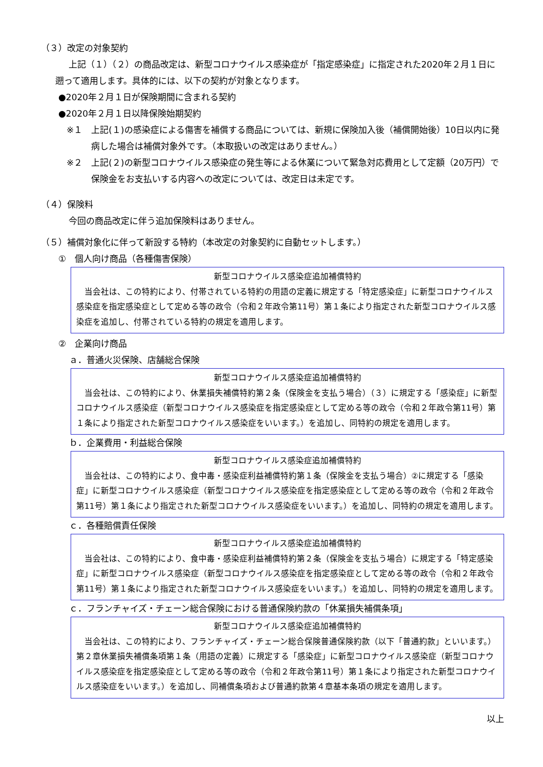（３）改定の対象契約
上記（１）（２）の商品改定は、新型コロナウイルス感染症が「指定感染症」に指定された2020年２月１日に遡って適用します。具体的には、以下の契約が対象となります。
●2020年２月１日が保険期間に含まれる契約
●2020年２月１日以降保険始期契約
※１　上記(１)の感染症による傷害を補償する商品については、新規に保険加入後（補償開始後）10日以内に発病した場合は補償対象外です。（本取扱いの改定はありません。）
※２　上記(２)の新型コロナウイルス感染症の発生等による休業について緊急対応費用として定額（20万円）で保険金をお支払いする内容への改定については、改定日は未定です。
（４）保険料
今回の商品改定に伴う追加保険料はありません。
（５）補償対象化に伴って新設する特約（本改定の対象契約に自動セットします。）
①　個人向け商品（各種傷害保険）
新型コロナウイルス感染症追加補償特約
当会社は、この特約により、付帯されている特約の用語の定義に規定する「特定感染症」に新型コロナウイルス感染症を指定感染症として定める等の政令（令和２年政令第11号）第１条により指定された新型コロナウイルス感染症を追加し、付帯されている特約の規定を適用します。
②　企業向け商品
ａ．普通火災保険、店舗総合保険
新型コロナウイルス感染症追加補償特約
当会社は、この特約により、休業損失補償特約第２条（保険金を支払う場合）（３）に規定する「感染症」に新型コロナウイルス感染症（新型コロナウイルス感染症を指定感染症として定める等の政令（令和２年政令第11号）第１条により指定された新型コロナウイルス感染症をいいます。）を追加し、同特約の規定を適用します。
ｂ．企業費用・利益総合保険
新型コロナウイルス感染症追加補償特約
当会社は、この特約により、食中毒・感染症利益補償特約第１条（保険金を支払う場合）②に規定する「感染症」に新型コロナウイルス感染症（新型コロナウイルス感染症を指定感染症として定める等の政令（令和２年政令第11号）第１条により指定された新型コロナウイルス感染症をいいます。）を追加し、同特約の規定を適用します。
ｃ．各種賠償責任保険
新型コロナウイルス感染症追加補償特約
当会社は、この特約により、食中毒・感染症利益補償特約第２条（保険金を支払う場合）に規定する「特定感染症」に新型コロナウイルス感染症（新型コロナウイルス感染症を指定感染症として定める等の政令（令和２年政令第11号）第１条により指定された新型コロナウイルス感染症をいいます。）を追加し、同特約の規定を適用します。
ｃ．フランチャイズ・チェーン総合保険における普通保険約款の「休業損失補償条項」
新型コロナウイルス感染症追加補償特約
当会社は、この特約により、フランチャイズ・チェーン総合保険普通保険約款（以下「普通約款」といいます。）第２章休業損失補償条項第１条（用語の定義）に規定する「感染症」に新型コロナウイルス感染症（新型コロナウイルス感染症を指定感染症として定める等の政令（令和２年政令第11号）第１条により指定された新型コロナウイルス感染症をいいます。）を追加し、同補償条項および普通約款第４章基本条項の規定を適用します。
以上